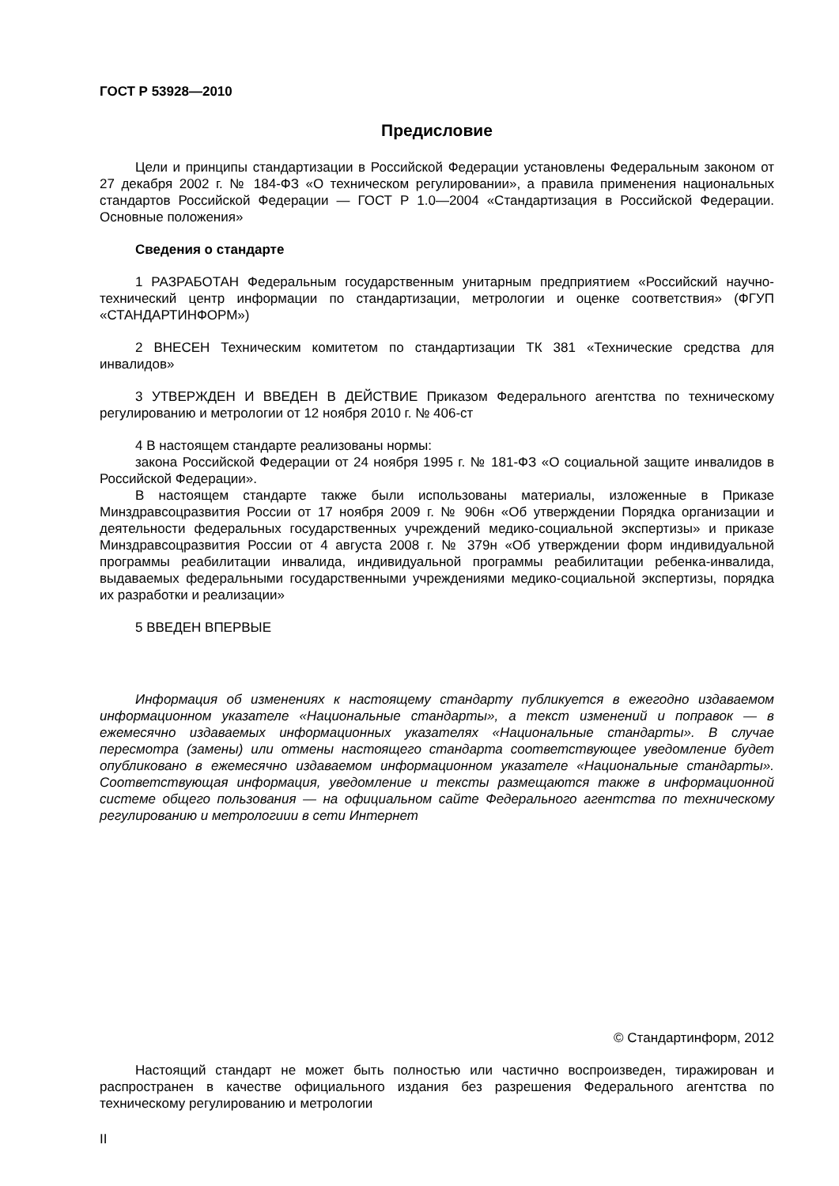ГОСТ Р 53928—2010
Предисловие
Цели и принципы стандартизации в Российской Федерации установлены Федеральным законом от 27 декабря 2002 г. № 184-ФЗ «О техническом регулировании», а правила применения национальных стандартов Российской Федерации — ГОСТ Р 1.0—2004 «Стандартизация в Российской Федерации. Основные положения»
Сведения о стандарте
1 РАЗРАБОТАН Федеральным государственным унитарным предприятием «Российский научно-технический центр информации по стандартизации, метрологии и оценке соответствия» (ФГУП «СТАНДАРТИНФОРМ»)
2 ВНЕСЕН Техническим комитетом по стандартизации ТК 381 «Технические средства для инвалидов»
3 УТВЕРЖДЕН И ВВЕДЕН В ДЕЙСТВИЕ Приказом Федерального агентства по техническому регулированию и метрологии от 12 ноября 2010 г. № 406-ст
4 В настоящем стандарте реализованы нормы:
закона Российской Федерации от 24 ноября 1995 г. № 181-ФЗ «О социальной защите инвалидов в Российской Федерации».
В настоящем стандарте также были использованы материалы, изложенные в Приказе Минздравсоцразвития России от 17 ноября 2009 г. № 906н «Об утверждении Порядка организации и деятельности федеральных государственных учреждений медико-социальной экспертизы» и приказе Минздравсоцразвития России от 4 августа 2008 г. № 379н «Об утверждении форм индивидуальной программы реабилитации инвалида, индивидуальной программы реабилитации ребенка-инвалида, выдаваемых федеральными государственными учреждениями медико-социальной экспертизы, порядка их разработки и реализации»
5 ВВЕДЕН ВПЕРВЫЕ
Информация об изменениях к настоящему стандарту публикуется в ежегодно издаваемом информационном указателе «Национальные стандарты», а текст изменений и поправок — в ежемесячно издаваемых информационных указателях «Национальные стандарты». В случае пересмотра (замены) или отмены настоящего стандарта соответствующее уведомление будет опубликовано в ежемесячно издаваемом информационном указателе «Национальные стандарты». Соответствующая информация, уведомление и тексты размещаются также в информационной системе общего пользования — на официальном сайте Федерального агентства по техническому регулированию и метрологиии в сети Интернет
© Стандартинформ, 2012
Настоящий стандарт не может быть полностью или частично воспроизведен, тиражирован и распространен в качестве официального издания без разрешения Федерального агентства по техническому регулированию и метрологии
II